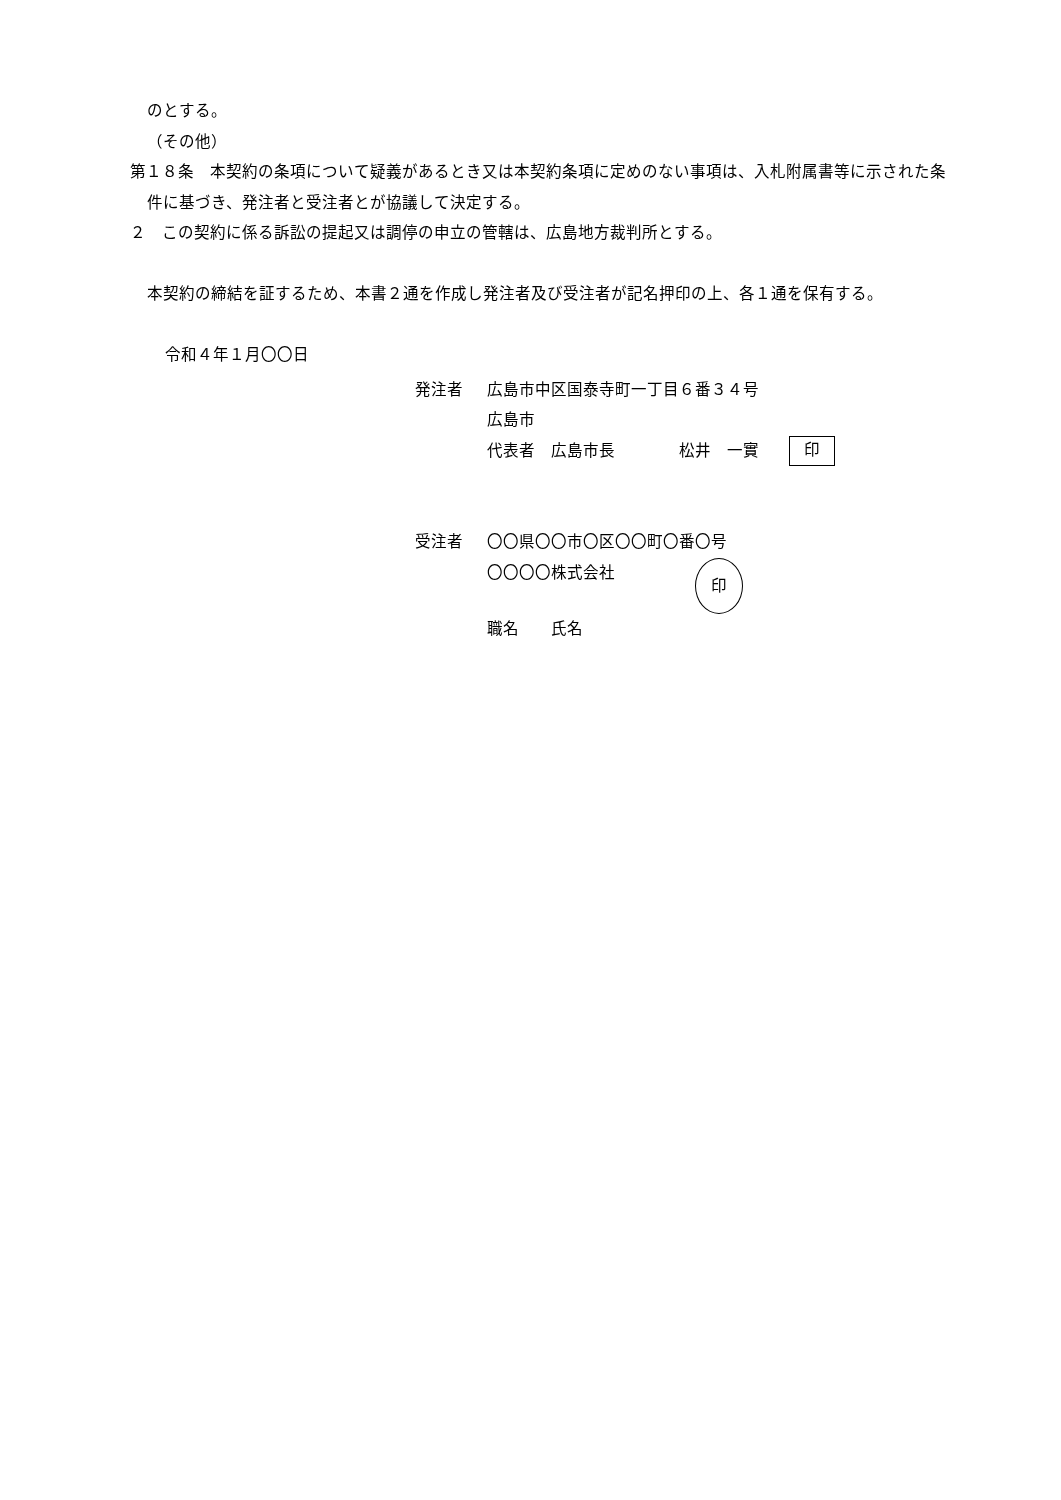のとする。
（その他）
第１８条　本契約の条項について疑義があるとき又は本契約条項に定めのない事項は、入札附属書等に示された条件に基づき、発注者と受注者とが協議して決定する。
２　この契約に係る訴訟の提起又は調停の申立の管轄は、広島地方裁判所とする。
本契約の締結を証するため、本書２通を作成し発注者及び受注者が記名押印の上、各１通を保有する。
令和４年１月〇〇日
発注者 広島市中区国泰寺町一丁目６番３４号
広島市
代表者　広島市長　　　　松井　一實 印
受注者 〇〇県〇〇市〇区〇〇町〇番〇号
〇〇〇〇株式会社 印
職名　　氏名